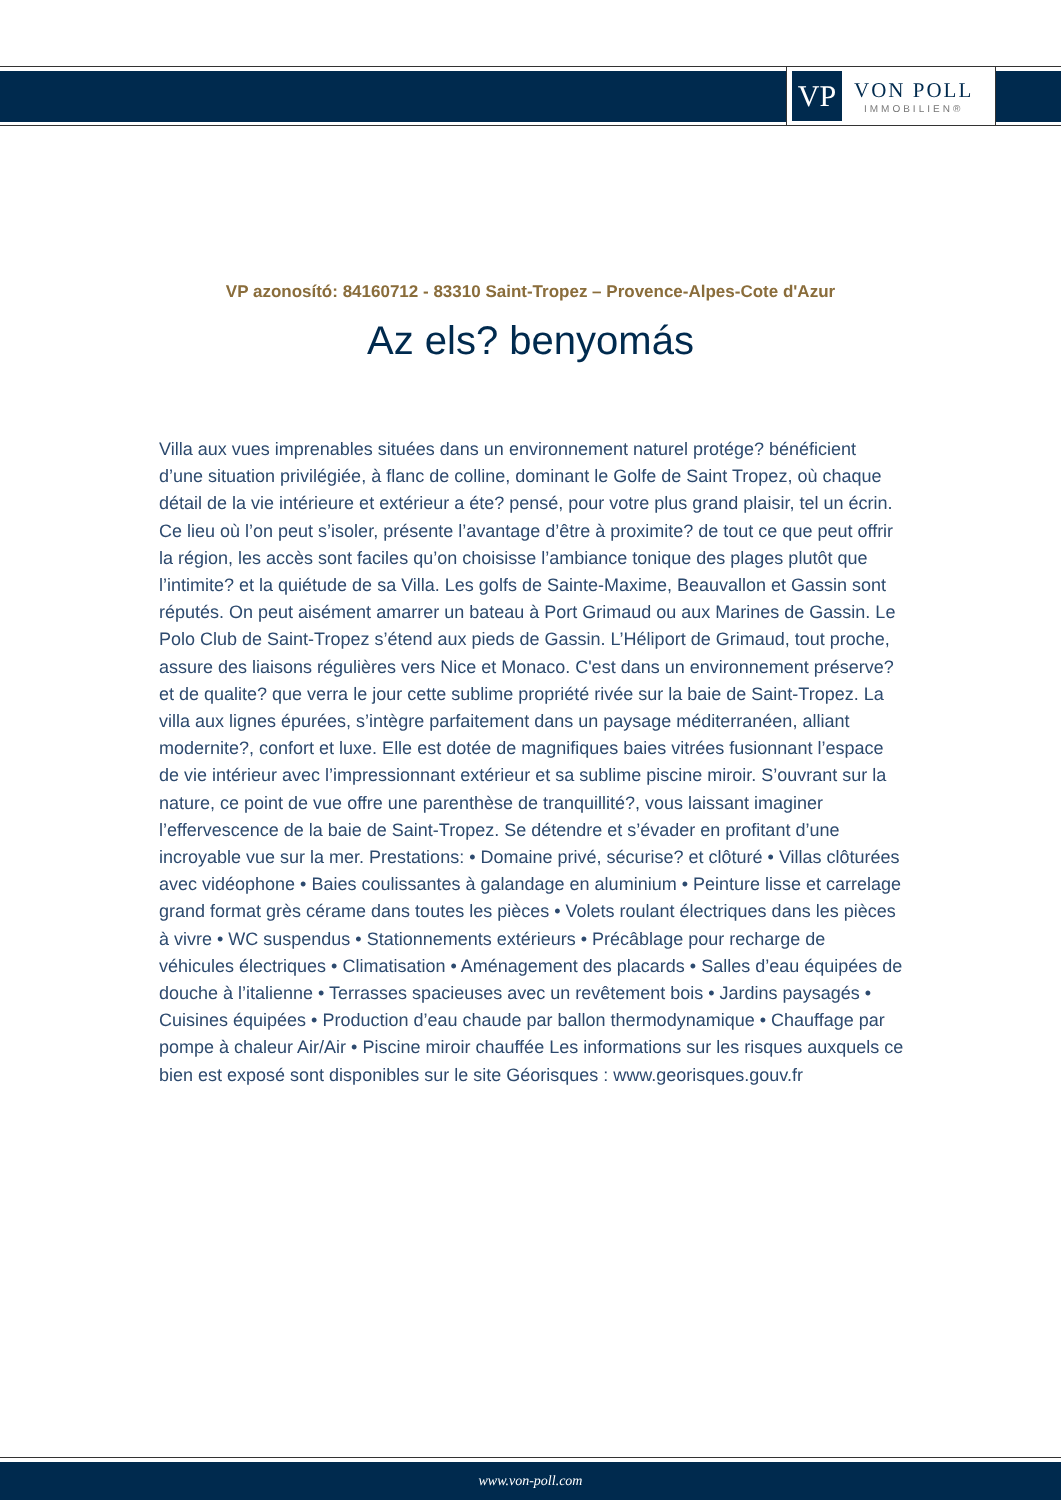VP
VON POLL
IMMOBILIEN®
VP azonosító: 84160712 - 83310 Saint-Tropez – Provence-Alpes-Cote d'Azur
Az els? benyomás
Villa aux vues imprenables situées dans un environnement naturel protége? bénéficient d’une situation privilégiée, à flanc de colline, dominant le Golfe de Saint Tropez, où chaque détail de la vie intérieure et extérieur a éte? pensé, pour votre plus grand plaisir, tel un écrin. Ce lieu où l’on peut s’isoler, présente l’avantage d’être à proximite? de tout ce que peut offrir la région, les accès sont faciles qu’on choisisse l’ambiance tonique des plages plutôt que l’intimite? et la quiétude de sa Villa. Les golfs de Sainte-Maxime, Beauvallon et Gassin sont réputés. On peut aisément amarrer un bateau à Port Grimaud ou aux Marines de Gassin. Le Polo Club de Saint-Tropez s’étend aux pieds de Gassin. L’Héliport de Grimaud, tout proche, assure des liaisons régulières vers Nice et Monaco. C'est dans un environnement préserve? et de qualite? que verra le jour cette sublime propriété rivée sur la baie de Saint-Tropez. La villa aux lignes épurées, s’intègre parfaitement dans un paysage méditerranéen, alliant modernite?, confort et luxe. Elle est dotée de magnifiques baies vitrées fusionnant l’espace de vie intérieur avec l’impressionnant extérieur et sa sublime piscine miroir. S’ouvrant sur la nature, ce point de vue offre une parenthèse de tranquillité?, vous laissant imaginer l’effervescence de la baie de Saint-Tropez. Se détendre et s’évader en profitant d’une incroyable vue sur la mer. Prestations: • Domaine privé, sécurise? et clôturé • Villas clôturées avec vidéophone • Baies coulissantes à galandage en aluminium • Peinture lisse et carrelage grand format grès cérame dans toutes les pièces • Volets roulant électriques dans les pièces à vivre • WC suspendus • Stationnements extérieurs • Précâblage pour recharge de véhicules électriques • Climatisation • Aménagement des placards • Salles d’eau équipées de douche à l’italienne • Terrasses spacieuses avec un revêtement bois • Jardins paysagés • Cuisines équipées • Production d’eau chaude par ballon thermodynamique • Chauffage par pompe à chaleur Air/Air • Piscine miroir chauffée Les informations sur les risques auxquels ce bien est exposé sont disponibles sur le site Géorisques : www.georisques.gouv.fr
www.von-poll.com